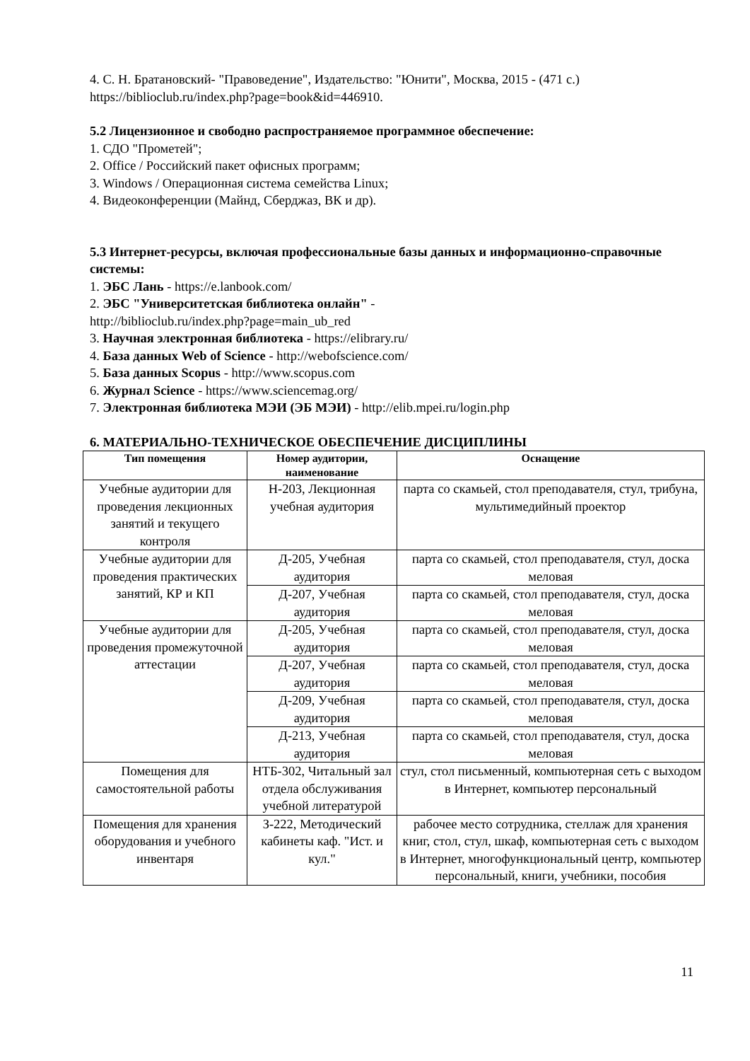4. С. Н. Братановский- "Правоведение", Издательство: "Юнити", Москва, 2015 - (471 с.) https://biblioclub.ru/index.php?page=book&id=446910.
5.2 Лицензионное и свободно распространяемое программное обеспечение:
1. СДО "Прометей";
2. Office / Российский пакет офисных программ;
3. Windows / Операционная система семейства Linux;
4. Видеоконференции (Майнд, Сберджаз, ВК и др).
5.3 Интернет-ресурсы, включая профессиональные базы данных и информационно-справочные системы:
1. ЭБС Лань - https://e.lanbook.com/
2. ЭБС "Университетская библиотека онлайн" -
http://biblioclub.ru/index.php?page=main_ub_red
3. Научная электронная библиотека - https://elibrary.ru/
4. База данных Web of Science - http://webofscience.com/
5. База данных Scopus - http://www.scopus.com
6. Журнал Science - https://www.sciencemag.org/
7. Электронная библиотека МЭИ (ЭБ МЭИ) - http://elib.mpei.ru/login.php
6. МАТЕРИАЛЬНО-ТЕХНИЧЕСКОЕ ОБЕСПЕЧЕНИЕ ДИСЦИПЛИНЫ
| Тип помещения | Номер аудитории, наименование | Оснащение |
| --- | --- | --- |
| Учебные аудитории для проведения лекционных занятий и текущего контроля | Н-203, Лекционная учебная аудитория | парта со скамьей, стол преподавателя, стул, трибуна, мультимедийный проектор |
| Учебные аудитории для проведения практических занятий, КР и КП | Д-205, Учебная аудитория | парта со скамьей, стол преподавателя, стул, доска меловая |
| | Д-207, Учебная аудитория | парта со скамьей, стол преподавателя, стул, доска меловая |
| Учебные аудитории для проведения промежуточной аттестации | Д-205, Учебная аудитория | парта со скамьей, стол преподавателя, стул, доска меловая |
| | Д-207, Учебная аудитория | парта со скамьей, стол преподавателя, стул, доска меловая |
| | Д-209, Учебная аудитория | парта со скамьей, стол преподавателя, стул, доска меловая |
| | Д-213, Учебная аудитория | парта со скамьей, стол преподавателя, стул, доска меловая |
| Помещения для самостоятельной работы | НТБ-302, Читальный зал отдела обслуживания учебной литературой | стул, стол письменный, компьютерная сеть с выходом в Интернет, компьютер персональный |
| Помещения для хранения оборудования и учебного инвентаря | З-222, Методический кабинеты каф. "Ист. и кул." | рабочее место сотрудника, стеллаж для хранения книг, стол, стул, шкаф, компьютерная сеть с выходом в Интернет, многофункциональный центр, компьютер персональный, книги, учебники, пособия |
11